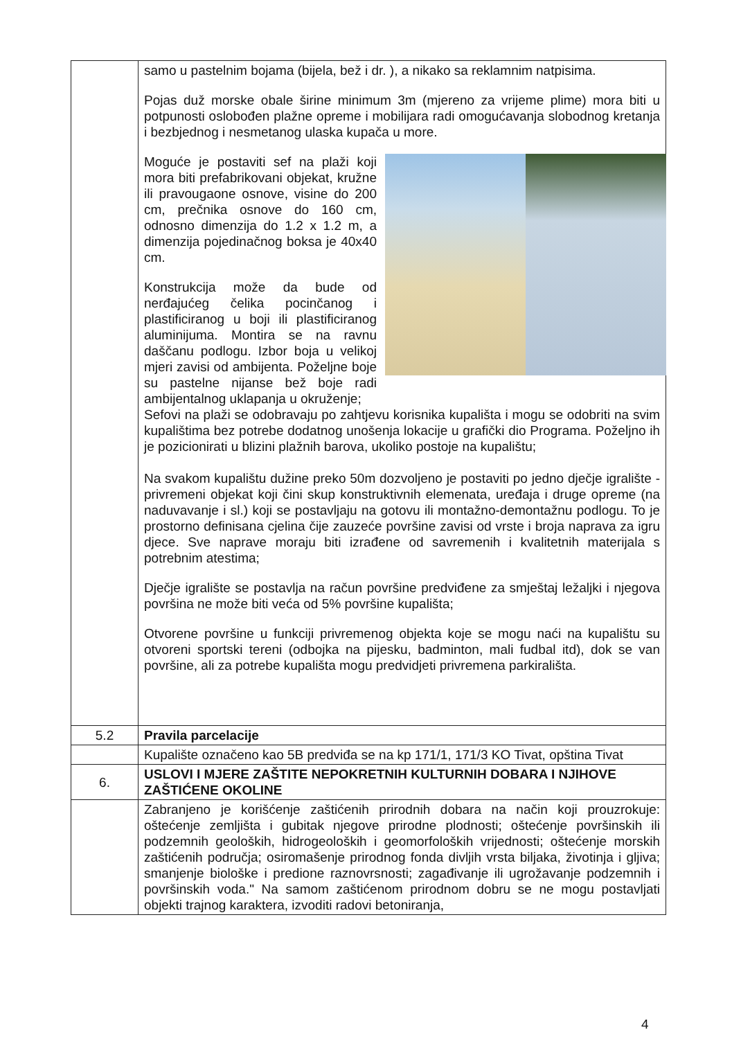| | samo u pastelnim bojama (bijela, bež i dr. ), a nikako sa reklamnim natpisima. Pojas duž morske obale širine minimum 3m (mjereno za vrijeme plime) mora biti u potpunosti oslobođen plažne opreme i mobilijara radi omogućavanja slobodnog kretanja i bezbjednog i nesmetanog ulaska kupača u more. Moguće je postaviti sef na plaži koji mora biti prefabrikovani objekat, kružne ili pravougaone osnove, visine do 200 cm, prečnika osnove do 160 cm, odnosno dimenzija do 1.2 x 1.2 m, a dimenzija pojedinačnog boksa je 40x40 cm. Konstrukcija može da bude od nerđajućeg čelika pocinčanog i plastificiranog u boji ili plastificiranog aluminijuma. Montira se na ravnu daščanu podlogu. Izbor boja u velikoj mjeri zavisi od ambijenta. Poželjne boje su pastelne nijanse bež boje radi ambijentalnog uklapanja u okruženje; Sefovi na plaži se odobravaju po zahtjevu korisnika kupališta i mogu se odobriti na svim kupalištima bez potrebe dodatnog unošenja lokacije u grafički dio Programa. Poželjno ih je pozicionirati u blizini plažnih barova, ukoliko postoje na kupalištu; Na svakom kupalištu dužine preko 50m dozvoljeno je postaviti po jedno dječje igralište - privremeni objekat koji čini skup konstruktivnih elemenata, uređaja i druge opreme (na naduvavanje i sl.) koji se postavljaju na gotovu ili montažno-demontažnu podlogu. To je prostorno definisana cjelina čije zauzeće površine zavisi od vrste i broja naprava za igru djece. Sve naprave moraju biti izrađene od savremenih i kvalitetnih materijala s potrebnim atestima; Dječje igralište se postavlja na račun površine predviđene za smještaj ležaljki i njegova površina ne može biti veća od 5% površine kupališta; Otvorene površine u funkciji privremenog objekta koje se mogu naći na kupalištu su otvoreni sportski tereni (odbojka na pijesku, badminton, mali fudbal itd), dok se van površine, ali za potrebe kupališta mogu predvidjeti privremena parkirališta. |
| 5.2 | Pravila parcelacije |
| | Kupalište označeno kao 5B predviđa se na kp 171/1, 171/3 KO Tivat, opština Tivat |
| 6. | USLOVI I MJERE ZAŠTITE NEPOKRETNIH KULTURNIH DOBARA I NJIHOVE ZAŠTIĆENE OKOLINE |
| | Zabranjeno je korišćenje zaštićenih prirodnih dobara na način koji prouzrokuje: oštećenje zemljišta i gubitak njegove prirodne plodnosti; oštećenje površinskih ili podzemnih geoloških, hidrogeoloških i geomorfoloških vrijednosti; oštećenje morskih zaštićenih područja; osiromašenje prirodnog fonda divljih vrsta biljaka, životinja i gljiva; smanjenje biološke i predione raznovrsnosti; zagađivanje ili ugrožavanje podzemnih i površinskih voda." Na samom zaštićenom prirodnom dobru se ne mogu postavljati objekti trajnog karaktera, izvoditi radovi betoniranja, |
4